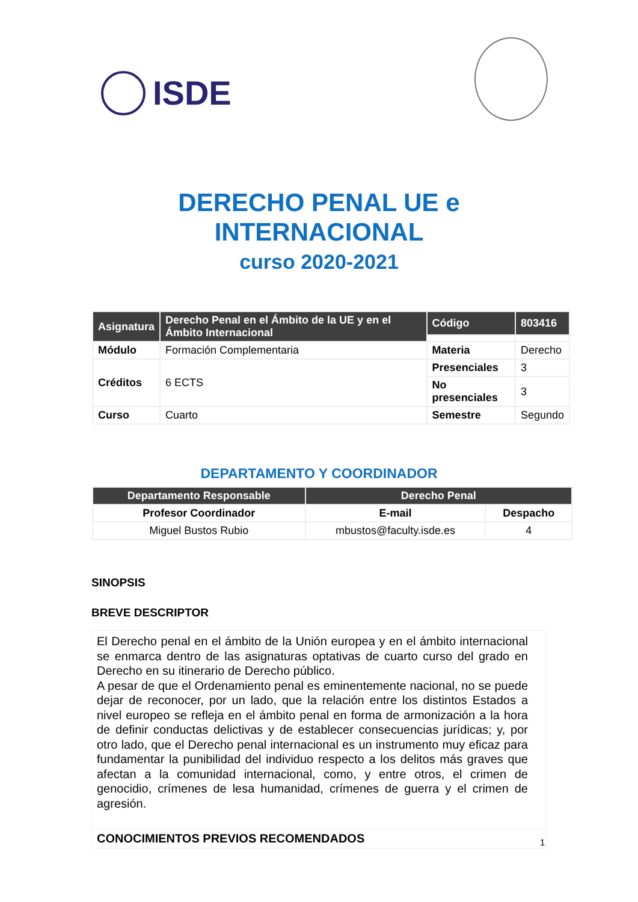ISDE
DERECHO PENAL UE e
INTERNACIONAL
curso 2020-2021
| Asignatura | Derecho Penal en el Ámbito de la UE y en el Ámbito Internacional | Código | 803416 |
| Módulo | Formación Complementaria | Materia | Derecho |
| Créditos | 6 ECTS | Presenciales | 3 |
| | | No presenciales | 3 |
| Curso | Cuarto | Semestre | Segundo |
DEPARTAMENTO Y COORDINADOR
| Departamento Responsable | Derecho Penal | |
| --- | --- | --- |
| Profesor Coordinador | E-mail | Despacho |
| Miguel Bustos Rubio | mbustos@faculty.isde.es | 4 |
SINOPSIS
BREVE DESCRIPTOR
El Derecho penal en el ámbito de la Unión europea y en el ámbito internacional se enmarca dentro de las asignaturas optativas de cuarto curso del grado en Derecho en su itinerario de Derecho público.
A pesar de que el Ordenamiento penal es eminentemente nacional, no se puede dejar de reconocer, por un lado, que la relación entre los distintos Estados a nivel europeo se refleja en el ámbito penal en forma de armonización a la hora de definir conductas delictivas y de establecer consecuencias jurídicas; y, por otro lado, que el Derecho penal internacional es un instrumento muy eficaz para fundamentar la punibilidad del individuo respecto a los delitos más graves que afectan a la comunidad internacional, como, y entre otros, el crimen de genocidio, crímenes de lesa humanidad, crímenes de guerra y el crimen de agresión.
CONOCIMIENTOS PREVIOS RECOMENDADOS
1